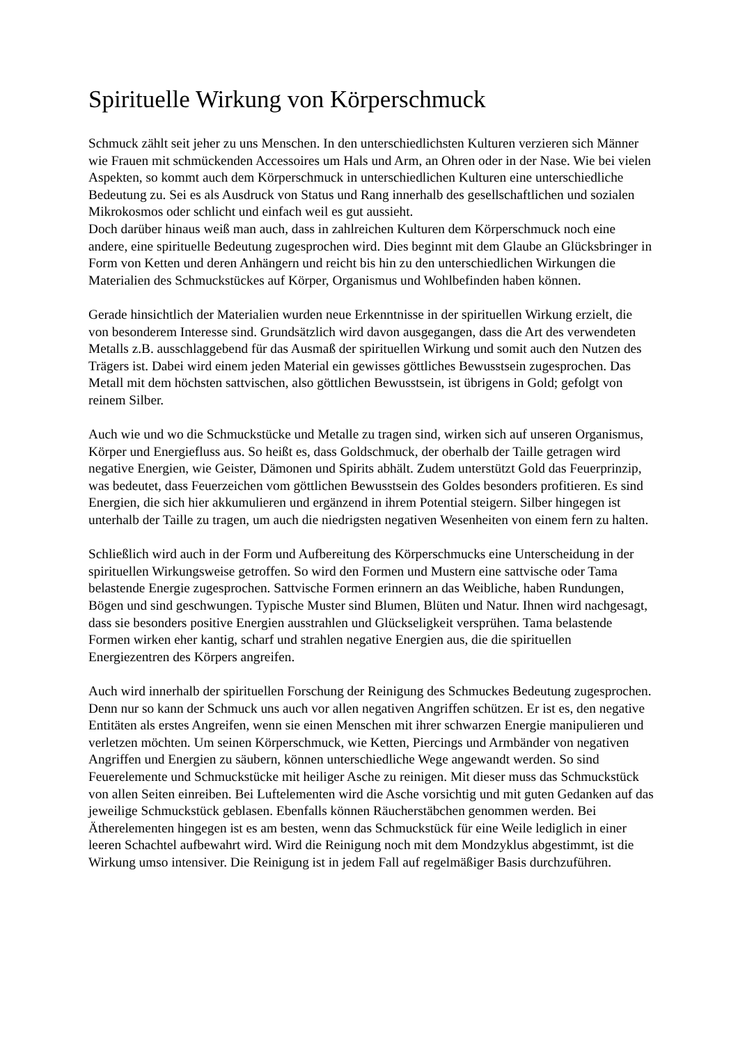Spirituelle Wirkung von Körperschmuck
Schmuck zählt seit jeher zu uns Menschen. In den unterschiedlichsten Kulturen verzieren sich Männer wie Frauen mit schmückenden Accessoires um Hals und Arm, an Ohren oder in der Nase. Wie bei vielen Aspekten, so kommt auch dem Körperschmuck in unterschiedlichen Kulturen eine unterschiedliche Bedeutung zu. Sei es als Ausdruck von Status und Rang innerhalb des gesellschaftlichen und sozialen Mikrokosmos oder schlicht und einfach weil es gut aussieht.
Doch darüber hinaus weiß man auch, dass in zahlreichen Kulturen dem Körperschmuck noch eine andere, eine spirituelle Bedeutung zugesprochen wird. Dies beginnt mit dem Glaube an Glücksbringer in Form von Ketten und deren Anhängern und reicht bis hin zu den unterschiedlichen Wirkungen die Materialien des Schmuckstückes auf Körper, Organismus und Wohlbefinden haben können.
Gerade hinsichtlich der Materialien wurden neue Erkenntnisse in der spirituellen Wirkung erzielt, die von besonderem Interesse sind. Grundsätzlich wird davon ausgegangen, dass die Art des verwendeten Metalls z.B. ausschlaggebend für das Ausmaß der spirituellen Wirkung und somit auch den Nutzen des Trägers ist. Dabei wird einem jeden Material ein gewisses göttliches Bewusstsein zugesprochen. Das Metall mit dem höchsten sattvischen, also göttlichen Bewusstsein, ist übrigens in Gold; gefolgt von reinem Silber.
Auch wie und wo die Schmuckstücke und Metalle zu tragen sind, wirken sich auf unseren Organismus, Körper und Energiefluss aus. So heißt es, dass Goldschmuck, der oberhalb der Taille getragen wird negative Energien, wie Geister, Dämonen und Spirits abhält. Zudem unterstützt Gold das Feuerprinzip, was bedeutet, dass Feuerzeichen vom göttlichen Bewusstsein des Goldes besonders profitieren. Es sind Energien, die sich hier akkumulieren und ergänzend in ihrem Potential steigern. Silber hingegen ist unterhalb der Taille zu tragen, um auch die niedrigsten negativen Wesenheiten von einem fern zu halten.
Schließlich wird auch in der Form und Aufbereitung des Körperschmucks eine Unterscheidung in der spirituellen Wirkungsweise getroffen. So wird den Formen und Mustern eine sattvische oder Tama belastende Energie zugesprochen. Sattvische Formen erinnern an das Weibliche, haben Rundungen, Bögen und sind geschwungen. Typische Muster sind Blumen, Blüten und Natur. Ihnen wird nachgesagt, dass sie besonders positive Energien ausstrahlen und Glückseligkeit versprühen. Tama belastende Formen wirken eher kantig, scharf und strahlen negative Energien aus, die die spirituellen Energiezentren des Körpers angreifen.
Auch wird innerhalb der spirituellen Forschung der Reinigung des Schmuckes Bedeutung zugesprochen. Denn nur so kann der Schmuck uns auch vor allen negativen Angriffen schützen. Er ist es, den negative Entitäten als erstes Angreifen, wenn sie einen Menschen mit ihrer schwarzen Energie manipulieren und verletzen möchten. Um seinen Körperschmuck, wie Ketten, Piercings und Armbänder von negativen Angriffen und Energien zu säubern, können unterschiedliche Wege angewandt werden. So sind Feuerelemente und Schmuckstücke mit heiliger Asche zu reinigen. Mit dieser muss das Schmuckstück von allen Seiten einreiben. Bei Luftelementen wird die Asche vorsichtig und mit guten Gedanken auf das jeweilige Schmuckstück geblasen. Ebenfalls können Räucherstäbchen genommen werden. Bei Ätherelementen hingegen ist es am besten, wenn das Schmuckstück für eine Weile lediglich in einer leeren Schachtel aufbewahrt wird. Wird die Reinigung noch mit dem Mondzyklus abgestimmt, ist die Wirkung umso intensiver. Die Reinigung ist in jedem Fall auf regelmäßiger Basis durchzuführen.